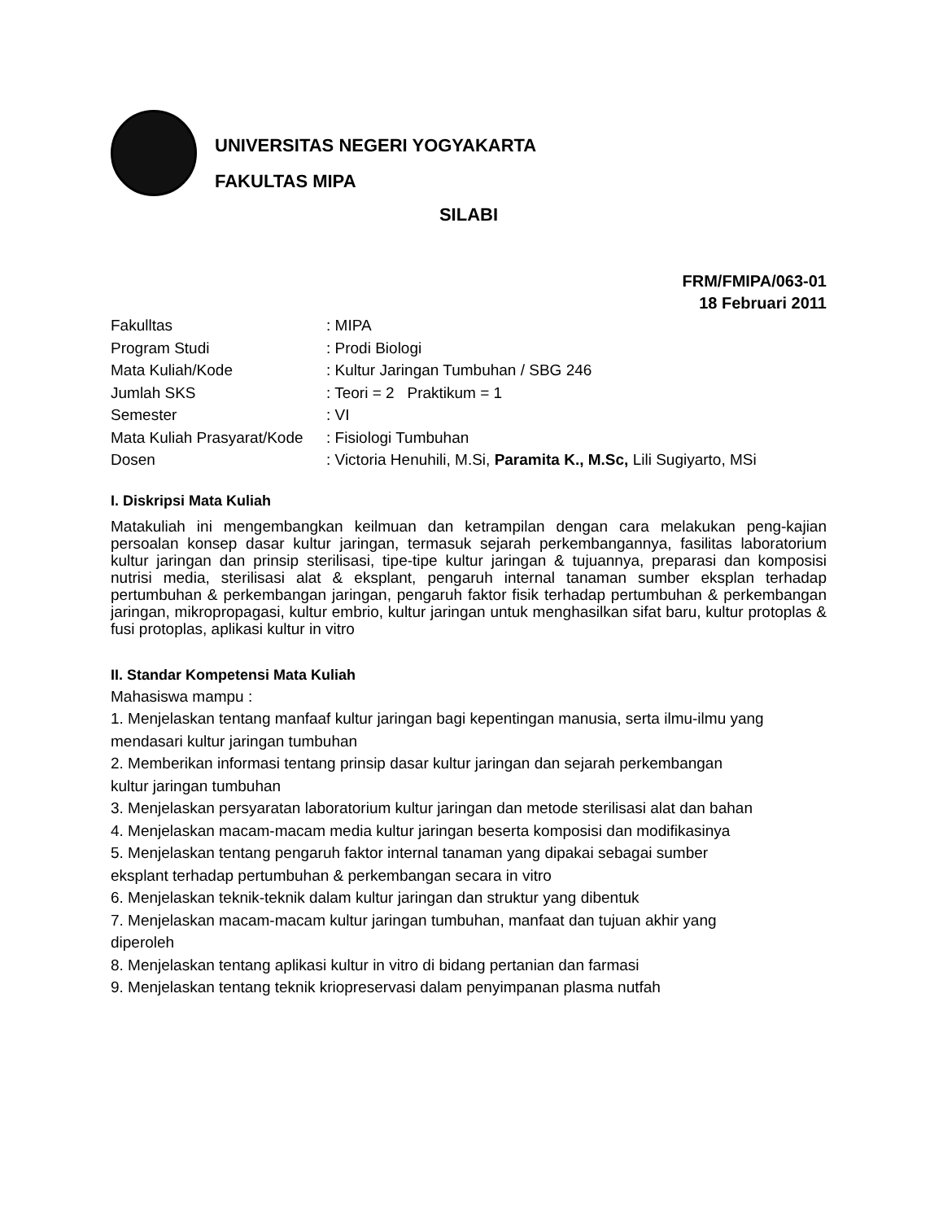UNIVERSITAS NEGERI YOGYAKARTA
FAKULTAS MIPA
SILABI
FRM/FMIPA/063-01
18 Februari 2011
| Fakulltas | : MIPA |
| Program Studi | : Prodi Biologi |
| Mata Kuliah/Kode | : Kultur Jaringan Tumbuhan / SBG 246 |
| Jumlah SKS | : Teori = 2 Praktikum = 1 |
| Semester | : VI |
| Mata Kuliah Prasyarat/Kode | : Fisiologi Tumbuhan |
| Dosen | : Victoria Henuhili, M.Si, Paramita K., M.Sc, Lili Sugiyarto, MSi |
I. Diskripsi Mata Kuliah
Matakuliah ini mengembangkan keilmuan dan ketrampilan dengan cara melakukan peng-kajian persoalan konsep dasar kultur jaringan, termasuk sejarah perkembangannya, fasilitas laboratorium kultur jaringan dan prinsip sterilisasi, tipe-tipe kultur jaringan & tujuannya, preparasi dan komposisi nutrisi media, sterilisasi alat & eksplant, pengaruh internal tanaman sumber eksplan terhadap pertumbuhan & perkembangan jaringan, pengaruh faktor fisik terhadap pertumbuhan & perkembangan jaringan, mikropropagasi, kultur embrio, kultur jaringan untuk menghasilkan sifat baru, kultur protoplas & fusi protoplas, aplikasi kultur in vitro
II. Standar Kompetensi Mata Kuliah
Mahasiswa mampu :
1. Menjelaskan tentang manfaaf kultur jaringan bagi kepentingan manusia, serta ilmu-ilmu yang mendasari kultur jaringan tumbuhan
2. Memberikan informasi tentang prinsip dasar kultur jaringan dan sejarah perkembangan
kultur jaringan tumbuhan
3. Menjelaskan persyaratan laboratorium kultur jaringan dan metode sterilisasi alat dan bahan
4. Menjelaskan macam-macam media kultur jaringan beserta komposisi dan modifikasinya
5. Menjelaskan tentang pengaruh faktor internal tanaman yang dipakai sebagai sumber
eksplant terhadap pertumbuhan & perkembangan secara in vitro
6. Menjelaskan teknik-teknik dalam kultur jaringan dan struktur yang dibentuk
7. Menjelaskan macam-macam kultur jaringan tumbuhan, manfaat dan tujuan akhir yang
diperoleh
8. Menjelaskan tentang aplikasi kultur in vitro di bidang pertanian dan farmasi
9. Menjelaskan tentang teknik kriopreservasi dalam penyimpanan plasma nutfah